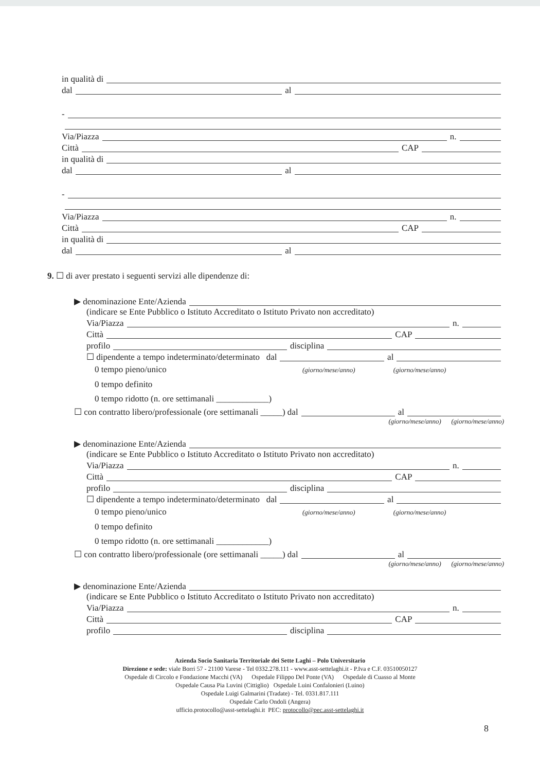in qualità di
dal al
-
Via/Piazza n.
Città CAP
in qualità di
dal al
-
Via/Piazza n.
Città CAP
in qualità di
dal al
9. ☐ di aver prestato i seguenti servizi alle dipendenze di:
▶ denominazione Ente/Azienda
(indicare se Ente Pubblico o Istituto Accreditato o Istituto Privato non accreditato)
Via/Piazza n.
Città CAP
profilo disciplina
☐ dipendente a tempo indeterminato/determinato dal al
0 tempo pieno/unico (giorno/mese/anno) (giorno/mese/anno)
0 tempo definito
0 tempo ridotto (n. ore settimanali ____________)
☐ con contratto libero/professionale (ore settimanali _____) dal al
(giorno/mese/anno) (giorno/mese/anno)
▶ denominazione Ente/Azienda
(indicare se Ente Pubblico o Istituto Accreditato o Istituto Privato non accreditato)
Via/Piazza n.
Città CAP
profilo disciplina
☐ dipendente a tempo indeterminato/determinato dal al
0 tempo pieno/unico (giorno/mese/anno) (giorno/mese/anno)
0 tempo definito
0 tempo ridotto (n. ore settimanali ____________)
☐ con contratto libero/professionale (ore settimanali _____) dal al
(giorno/mese/anno) (giorno/mese/anno)
▶ denominazione Ente/Azienda
(indicare se Ente Pubblico o Istituto Accreditato o Istituto Privato non accreditato)
Via/Piazza n.
Città CAP
profilo disciplina
Azienda Socio Sanitaria Territoriale dei Sette Laghi – Polo Universitario
Direzione e sede: viale Borri 57 - 21100 Varese - Tel 0332.278.111 - www.asst-settelaghi.it - P.Iva e C.F. 03510050127
Ospedale di Circolo e Fondazione Macchi (VA) Ospedale Filippo Del Ponte (VA) Ospedale di Cuasso al Monte
Ospedale Causa Pia Luvini (Cittiglio) Ospedale Luini Confalonieri (Luino)
Ospedale Luigi Galmarini (Tradate) - Tel. 0331.817.111
Ospedale Carlo Ondoli (Angera)
ufficio.protocollo@asst-settelaghi.it PEC: protocollo@pec.asst-settelaghi.it
8